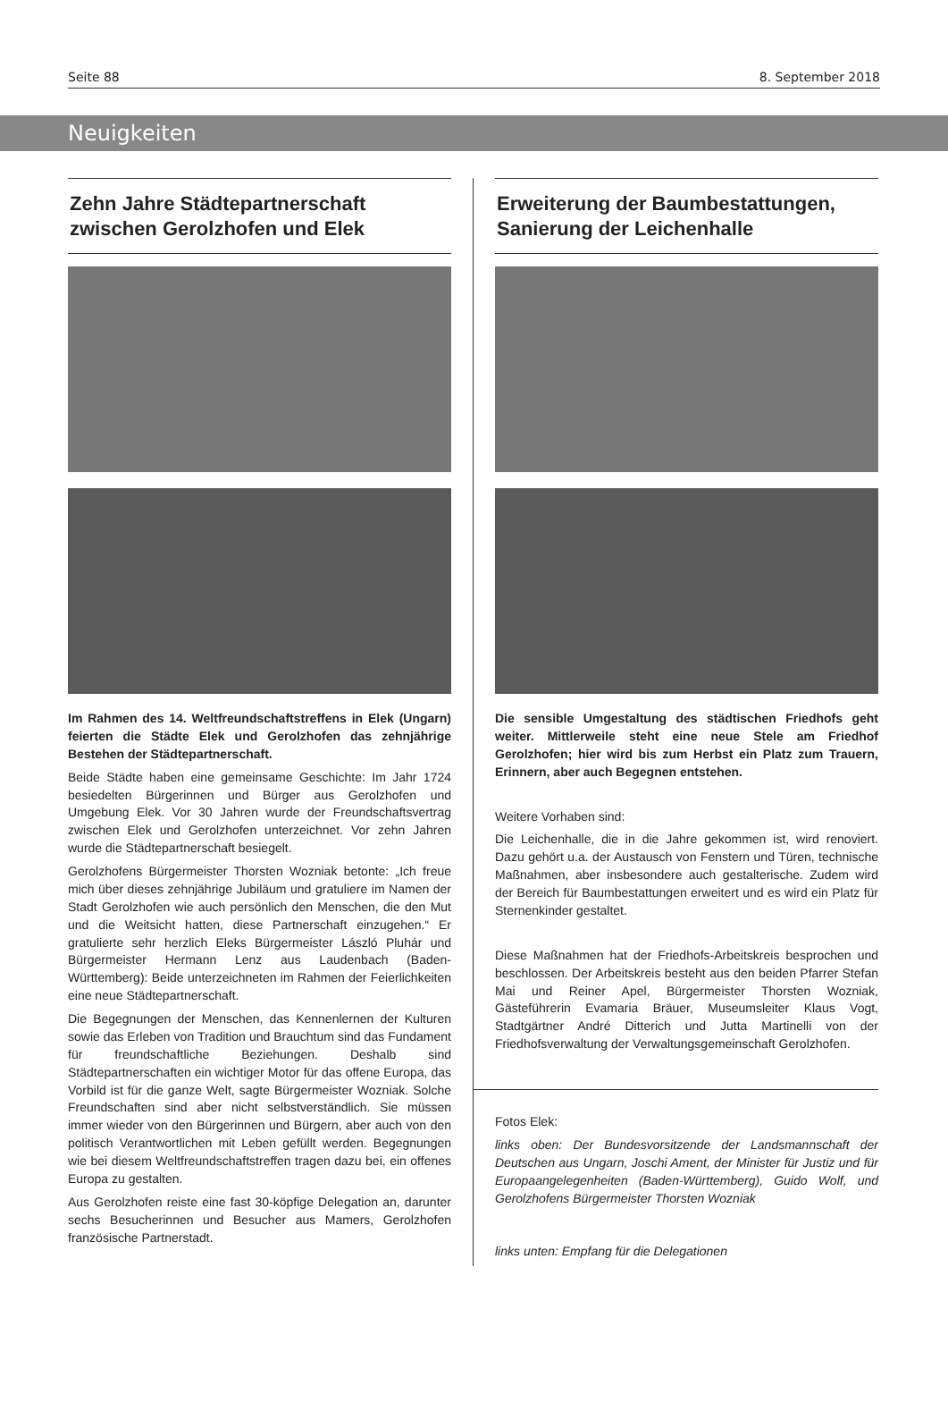Seite 88 8. September 2018
Neuigkeiten
Zehn Jahre Städtepartnerschaft zwischen Gerolzhofen und Elek
Im Rahmen des 14. Weltfreundschaftstreffens in Elek (Ungarn) feierten die Städte Elek und Gerolzhofen das zehnjährige Bestehen der Städtepartnerschaft.
Beide Städte haben eine gemeinsame Geschichte: Im Jahr 1724 besiedelten Bürgerinnen und Bürger aus Gerolzhofen und Umgebung Elek. Vor 30 Jahren wurde der Freundschaftsvertrag zwischen Elek und Gerolzhofen unterzeichnet. Vor zehn Jahren wurde die Städtepartnerschaft besiegelt.
Gerolzhofens Bürgermeister Thorsten Wozniak betonte: „Ich freue mich über dieses zehnjährige Jubiläum und gratuliere im Namen der Stadt Gerolzhofen wie auch persönlich den Menschen, die den Mut und die Weitsicht hatten, diese Partnerschaft einzugehen.“ Er gratulierte sehr herzlich Eleks Bürgermeister László Pluhár und Bürgermeister Hermann Lenz aus Laudenbach (Baden-Württemberg): Beide unterzeichneten im Rahmen der Feierlichkeiten eine neue Städtepartnerschaft.
Die Begegnungen der Menschen, das Kennenlernen der Kulturen sowie das Erleben von Tradition und Brauchtum sind das Fundament für freundschaftliche Beziehungen. Deshalb sind Städtepartnerschaften ein wichtiger Motor für das offene Europa, das Vorbild ist für die ganze Welt, sagte Bürgermeister Wozniak. Solche Freundschaften sind aber nicht selbstverständlich. Sie müssen immer wieder von den Bürgerinnen und Bürgern, aber auch von den politisch Verantwortlichen mit Leben gefüllt werden. Begegnungen wie bei diesem Weltfreundschaftstreffen tragen dazu bei, ein offenes Europa zu gestalten.
Aus Gerolzhofen reiste eine fast 30-köpfige Delegation an, darunter sechs Besucherinnen und Besucher aus Mamers, Gerolzhofen französische Partnerstadt.
Erweiterung der Baumbestattungen, Sanierung der Leichenhalle
Die sensible Umgestaltung des städtischen Friedhofs geht weiter. Mittlerweile steht eine neue Stele am Friedhof Gerolzhofen; hier wird bis zum Herbst ein Platz zum Trauern, Erinnern, aber auch Begegnen entstehen.
Weitere Vorhaben sind:
Die Leichenhalle, die in die Jahre gekommen ist, wird renoviert. Dazu gehört u.a. der Austausch von Fenstern und Türen, technische Maßnahmen, aber insbesondere auch gestalterische. Zudem wird der Bereich für Baumbestattungen erweitert und es wird ein Platz für Sternenkinder gestaltet.
Diese Maßnahmen hat der Friedhofs-Arbeitskreis besprochen und beschlossen. Der Arbeitskreis besteht aus den beiden Pfarrer Stefan Mai und Reiner Apel, Bürgermeister Thorsten Wozniak, Gästeführerin Evamaria Bräuer, Museumsleiter Klaus Vogt, Stadtgärtner André Ditterich und Jutta Martinelli von der Friedhofsverwaltung der Verwaltungsgemeinschaft Gerolzhofen.
Fotos Elek:
links oben: Der Bundesvorsitzende der Landsmannschaft der Deutschen aus Ungarn, Joschi Ament, der Minister für Justiz und für Europaangelegenheiten (Baden-Württemberg), Guido Wolf, und Gerolzhofens Bürgermeister Thorsten Wozniak
links unten: Empfang für die Delegationen